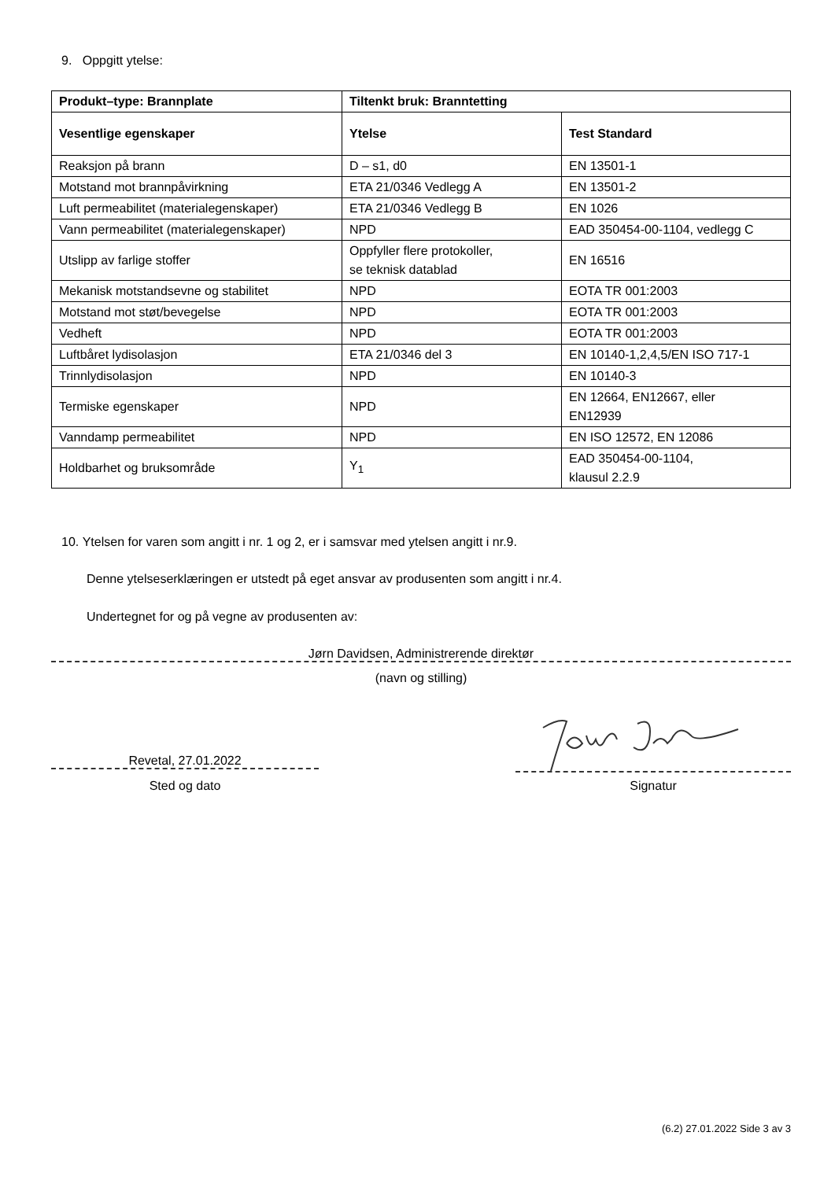9. Oppgitt ytelse:
| Produkt–type: Brannplate | Tiltenkt bruk: Branntetting | |
| --- | --- | --- |
| Vesentlige egenskaper | Ytelse | Test Standard |
| Reaksjon på brann | D – s1, d0 | EN 13501-1 |
| Motstand mot brannpåvirkning | ETA 21/0346 Vedlegg A | EN 13501-2 |
| Luft permeabilitet (materialegenskaper) | ETA 21/0346 Vedlegg B | EN 1026 |
| Vann permeabilitet (materialegenskaper) | NPD | EAD 350454-00-1104, vedlegg C |
| Utslipp av farlige stoffer | Oppfyller flere protokoller, se teknisk datablad | EN 16516 |
| Mekanisk motstandsevne og stabilitet | NPD | EOTA TR 001:2003 |
| Motstand mot støt/bevegelse | NPD | EOTA TR 001:2003 |
| Vedheft | NPD | EOTA TR 001:2003 |
| Luftbåret lydisolasjon | ETA 21/0346 del 3 | EN 10140-1,2,4,5/EN ISO 717-1 |
| Trinnlydisolasjon | NPD | EN 10140-3 |
| Termiske egenskaper | NPD | EN 12664, EN12667, eller EN12939 |
| Vanndamp permeabilitet | NPD | EN ISO 12572, EN 12086 |
| Holdbarhet og bruksområde | Y<sub>1</sub> | EAD 350454-00-1104, klausul 2.2.9 |
10. Ytelsen for varen som angitt i nr. 1 og 2, er i samsvar med ytelsen angitt i nr.9.
Denne ytelseserklæringen er utstedt på eget ansvar av produsenten som angitt i nr.4.
Undertegnet for og på vegne av produsenten av:
Jørn Davidsen, Administrerende direktør
(navn og stilling)
Revetal, 27.01.2022
Sted og dato Signatur
(6.2) 27.01.2022 Side 3 av 3